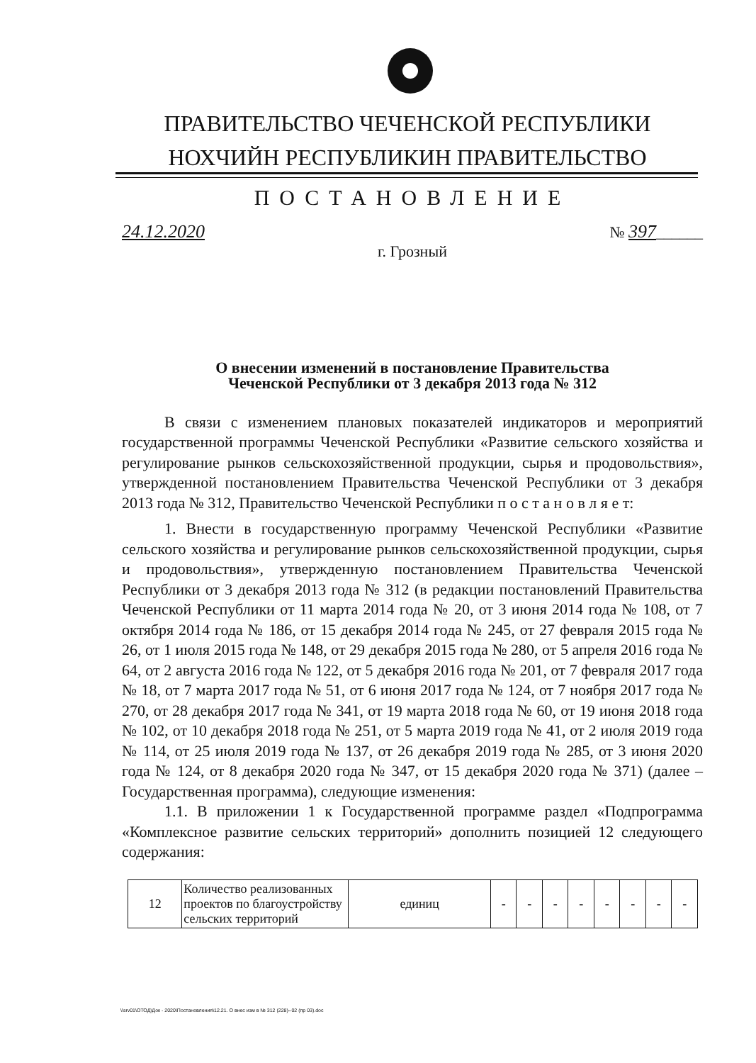ПРАВИТЕЛЬСТВО ЧЕЧЕНСКОЙ РЕСПУБЛИКИ
НОХЧИЙН РЕСПУБЛИКИН ПРАВИТЕЛЬСТВО
ПОСТАНОВЛЕНИЕ
24.12.2020 № 397______
г. Грозный
О внесении изменений в постановление Правительства
Чеченской Республики от 3 декабря 2013 года № 312
В связи с изменением плановых показателей индикаторов и мероприятий государственной программы Чеченской Республики «Развитие сельского хозяйства и регулирование рынков сельскохозяйственной продукции, сырья и продовольствия», утвержденной постановлением Правительства Чеченской Республики от 3 декабря 2013 года № 312, Правительство Чеченской Республики п о с т а н о в л я е т:
1. Внести в государственную программу Чеченской Республики «Развитие сельского хозяйства и регулирование рынков сельскохозяйственной продукции, сырья и продовольствия», утвержденную постановлением Правительства Чеченской Республики от 3 декабря 2013 года № 312 (в редакции постановлений Правительства Чеченской Республики от 11 марта 2014 года № 20, от 3 июня 2014 года № 108, от 7 октября 2014 года № 186, от 15 декабря 2014 года № 245, от 27 февраля 2015 года № 26, от 1 июля 2015 года № 148, от 29 декабря 2015 года № 280, от 5 апреля 2016 года № 64, от 2 августа 2016 года № 122, от 5 декабря 2016 года № 201, от 7 февраля 2017 года № 18, от 7 марта 2017 года № 51, от 6 июня 2017 года № 124, от 7 ноября 2017 года № 270, от 28 декабря 2017 года № 341, от 19 марта 2018 года № 60, от 19 июня 2018 года № 102, от 10 декабря 2018 года № 251, от 5 марта 2019 года № 41, от 2 июля 2019 года № 114, от 25 июля 2019 года № 137, от 26 декабря 2019 года № 285, от 3 июня 2020 года № 124, от 8 декабря 2020 года № 347, от 15 декабря 2020 года № 371) (далее – Государственная программа), следующие изменения:
1.1. В приложении 1 к Государственной программе раздел «Подпрограмма «Комплексное развитие сельских территорий» дополнить позицией 12 следующего содержания:
| 12 | Количество реализованных проектов по благоустройству сельских территорий | единиц | - | - | - | - | - | - | - | - |
\\srv01\ОТОД\Док - 2020\Постановления\12.21. О внес изм в № 312 (228)--02 (пр 03).doc